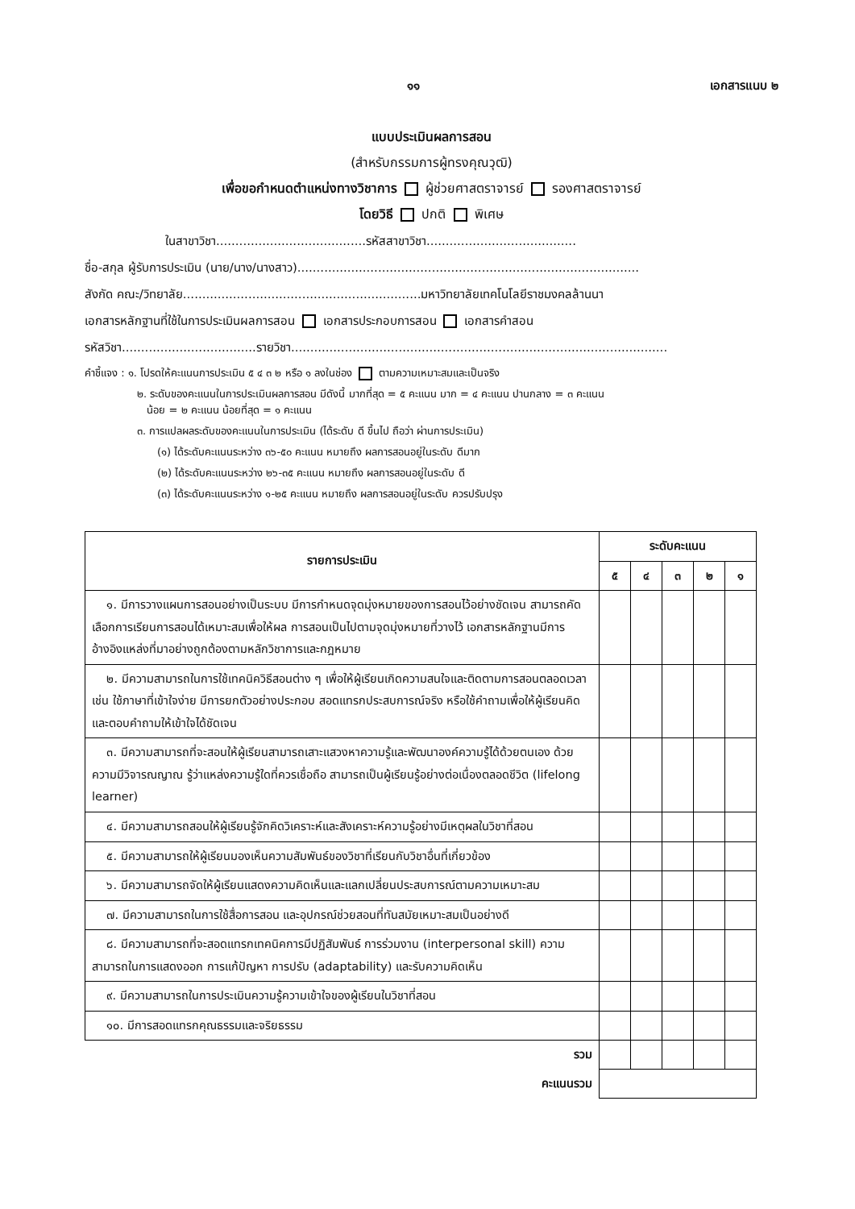๑๑ เอกสารแนบ ๒
แบบประเมินผลการสอน
(สำหรับกรรมการผู้ทรงคุณวุฒิ)
เพื่อขอกำหนดตำแหน่งทางวิชาการ ผู้ช่วยศาสตราจารย์ รองศาสตราจารย์
โดยวิธี ปกติ พิเศษ
ในสาขาวิชา.......................................รหัสสาขาวิชา.......................................
ชื่อ-สกุล ผู้รับการประเมิน (นาย/นาง/นางสาว).........................................................................................
สังกัด คณะ/วิทยาลัย..............................................................มหาวิทยาลัยเทคโนโลยีราชมงคลล้านนา
เอกสารหลักฐานที่ใช้ในการประเมินผลการสอน เอกสารประกอบการสอน เอกสารคำสอน
รหัสวิชา...................................รายวิชา..................................................................................................
คำชี้แจง : ๑. โปรดให้คะแนนการประเมิน ๕ ๔ ๓ ๒ หรือ ๑ ลงในช่อง ตามความเหมาะสมและเป็นจริง
๒. ระดับของคะแนนในการประเมินผลการสอน มีดังนี้ มากที่สุด = ๕ คะแนน มาก = ๔ คะแนน ปานกลาง = ๓ คะแนน
น้อย = ๒ คะแนน น้อยที่สุด = ๑ คะแนน
๓. การแปลผลระดับของคะแนนในการประเมิน (ได้ระดับ ดี ขึ้นไป ถือว่า ผ่านการประเมิน)
(๑) ได้ระดับคะแนนระหว่าง ๓๖-๕๐ คะแนน หมายถึง ผลการสอนอยู่ในระดับ ดีมาก
(๒) ได้ระดับคะแนนระหว่าง ๒๖-๓๕ คะแนน หมายถึง ผลการสอนอยู่ในระดับ ดี
(๓) ได้ระดับคะแนนระหว่าง ๑-๒๕ คะแนน หมายถึง ผลการสอนอยู่ในระดับ ควรปรับปรุง
| รายการประเมิน | ระดับคะแนน | | | | |
| --- | --- | --- | --- | --- | --- |
| | ๕ | ๔ | ๓ | ๒ | ๑ |
| ๑. มีการวางแผนการสอนอย่างเป็นระบบ มีการกำหนดจุดมุ่งหมายของการสอนไว้อย่างชัดเจน สามารถคัดเลือกการเรียนการสอนได้เหมาะสมเพื่อให้ผล การสอนเป็นไปตามจุดมุ่งหมายที่วางไว้ เอกสารหลักฐานมีการอ้างอิงแหล่งที่มาอย่างถูกต้องตามหลักวิชาการและกฎหมาย | | | | | |
| ๒. มีความสามารถในการใช้เทคนิควิธีสอนต่าง ๆ เพื่อให้ผู้เรียนเกิดความสนใจและติดตามการสอนตลอดเวลา เช่น ใช้ภาษาที่เข้าใจง่าย มีการยกตัวอย่างประกอบ สอดแทรกประสบการณ์จริง หรือใช้คำถามเพื่อให้ผู้เรียนคิดและตอบคำถามให้เข้าใจได้ชัดเจน | | | | | |
| ๓. มีความสามารถที่จะสอนให้ผู้เรียนสามารถเสาะแสวงหาความรู้และพัฒนาองค์ความรู้ได้ด้วยตนเอง ด้วยความมีวิจารณญาณ รู้ว่าแหล่งความรู้ใดที่ควรเชื่อถือ สามารถเป็นผู้เรียนรู้อย่างต่อเนื่องตลอดชีวิต (lifelong learner) | | | | | |
| ๔. มีความสามารถสอนให้ผู้เรียนรู้จักคิดวิเคราะห์และสังเคราะห์ความรู้อย่างมีเหตุผลในวิชาที่สอน | | | | | |
| ๕. มีความสามารถให้ผู้เรียนมองเห็นความสัมพันธ์ของวิชาที่เรียนกับวิชาอื่นที่เกี่ยวข้อง | | | | | |
| ๖. มีความสามารถจัดให้ผู้เรียนแสดงความคิดเห็นและแลกเปลี่ยนประสบการณ์ตามความเหมาะสม | | | | | |
| ๗. มีความสามารถในการใช้สื่อการสอน และอุปกรณ์ช่วยสอนที่ทันสมัยเหมาะสมเป็นอย่างดี | | | | | |
| ๘. มีความสามารถที่จะสอดแทรกเทคนิคการมีปฏิสัมพันธ์ การร่วมงาน (interpersonal skill) ความสามารถในการแสดงออก การแก้ปัญหา การปรับ (adaptability) และรับความคิดเห็น | | | | | |
| ๙. มีความสามารถในการประเมินความรู้ความเข้าใจของผู้เรียนในวิชาที่สอน | | | | | |
| ๑๐. มีการสอดแทรกคุณธรรมและจริยธรรม | | | | | |
| รวม | | | | | |
| คะแนนรวม | | | | | |